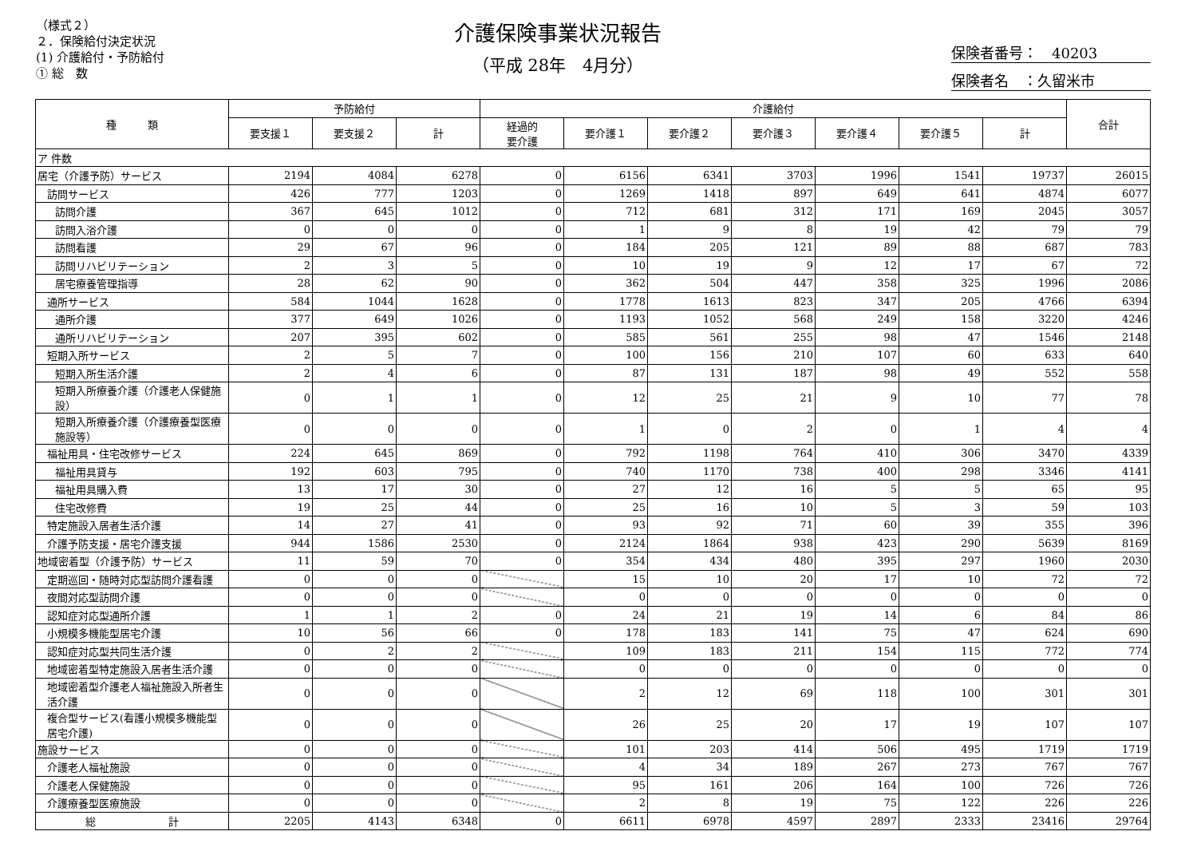（様式２）
２．保険給付決定状況
(1) 介護給付・予防給付
① 総　数
介護保険事業状況報告
（平成 28年　4月分）
保険者番号：　40203
保険者名　：久留米市
| 種 類 | 予防給付 | | | 介護給付 | | | | | | | 合計 |
| --- | --- | --- | --- | --- | --- | --- | --- | --- | --- | --- | --- |
| | 要支援１ | 要支援２ | 計 | 経過的 要介護 | 要介護１ | 要介護２ | 要介護３ | 要介護４ | 要介護５ | 計 | |
| ア 件数 | | | | | | | | | | | |
| 居宅（介護予防）サービス | 2194 | 4084 | 6278 | 0 | 6156 | 6341 | 3703 | 1996 | 1541 | 19737 | 26015 |
| 訪問サービス | 426 | 777 | 1203 | 0 | 1269 | 1418 | 897 | 649 | 641 | 4874 | 6077 |
| 訪問介護 | 367 | 645 | 1012 | 0 | 712 | 681 | 312 | 171 | 169 | 2045 | 3057 |
| 訪問入浴介護 | 0 | 0 | 0 | 0 | 1 | 9 | 8 | 19 | 42 | 79 | 79 |
| 訪問看護 | 29 | 67 | 96 | 0 | 184 | 205 | 121 | 89 | 88 | 687 | 783 |
| 訪問リハビリテーション | 2 | 3 | 5 | 0 | 10 | 19 | 9 | 12 | 17 | 67 | 72 |
| 居宅療養管理指導 | 28 | 62 | 90 | 0 | 362 | 504 | 447 | 358 | 325 | 1996 | 2086 |
| 通所サービス | 584 | 1044 | 1628 | 0 | 1778 | 1613 | 823 | 347 | 205 | 4766 | 6394 |
| 通所介護 | 377 | 649 | 1026 | 0 | 1193 | 1052 | 568 | 249 | 158 | 3220 | 4246 |
| 通所リハビリテーション | 207 | 395 | 602 | 0 | 585 | 561 | 255 | 98 | 47 | 1546 | 2148 |
| 短期入所サービス | 2 | 5 | 7 | 0 | 100 | 156 | 210 | 107 | 60 | 633 | 640 |
| 短期入所生活介護 | 2 | 4 | 6 | 0 | 87 | 131 | 187 | 98 | 49 | 552 | 558 |
| 短期入所療養介護（介護老人保健施設） | 0 | 1 | 1 | 0 | 12 | 25 | 21 | 9 | 10 | 77 | 78 |
| 短期入所療養介護（介護療養型医療施設等） | 0 | 0 | 0 | 0 | 1 | 0 | 2 | 0 | 1 | 4 | 4 |
| 福祉用具・住宅改修サービス | 224 | 645 | 869 | 0 | 792 | 1198 | 764 | 410 | 306 | 3470 | 4339 |
| 福祉用具貸与 | 192 | 603 | 795 | 0 | 740 | 1170 | 738 | 400 | 298 | 3346 | 4141 |
| 福祉用具購入費 | 13 | 17 | 30 | 0 | 27 | 12 | 16 | 5 | 5 | 65 | 95 |
| 住宅改修費 | 19 | 25 | 44 | 0 | 25 | 16 | 10 | 5 | 3 | 59 | 103 |
| 特定施設入居者生活介護 | 14 | 27 | 41 | 0 | 93 | 92 | 71 | 60 | 39 | 355 | 396 |
| 介護予防支援・居宅介護支援 | 944 | 1586 | 2530 | 0 | 2124 | 1864 | 938 | 423 | 290 | 5639 | 8169 |
| 地域密着型（介護予防）サービス | 11 | 59 | 70 | 0 | 354 | 434 | 480 | 395 | 297 | 1960 | 2030 |
| 定期巡回・随時対応型訪問介護看護 | 0 | 0 | 0 | | 15 | 10 | 20 | 17 | 10 | 72 | 72 |
| 夜間対応型訪問介護 | 0 | 0 | 0 | | 0 | 0 | 0 | 0 | 0 | 0 | 0 |
| 認知症対応型通所介護 | 1 | 1 | 2 | 0 | 24 | 21 | 19 | 14 | 6 | 84 | 86 |
| 小規模多機能型居宅介護 | 10 | 56 | 66 | 0 | 178 | 183 | 141 | 75 | 47 | 624 | 690 |
| 認知症対応型共同生活介護 | 0 | 2 | 2 | | 109 | 183 | 211 | 154 | 115 | 772 | 774 |
| 地域密着型特定施設入居者生活介護 | 0 | 0 | 0 | | 0 | 0 | 0 | 0 | 0 | 0 | 0 |
| 地域密着型介護老人福祉施設入所者生活介護 | 0 | 0 | 0 | | 2 | 12 | 69 | 118 | 100 | 301 | 301 |
| 複合型サービス(看護小規模多機能型居宅介護) | 0 | 0 | 0 | | 26 | 25 | 20 | 17 | 19 | 107 | 107 |
| 施設サービス | 0 | 0 | 0 | | 101 | 203 | 414 | 506 | 495 | 1719 | 1719 |
| 介護老人福祉施設 | 0 | 0 | 0 | | 4 | 34 | 189 | 267 | 273 | 767 | 767 |
| 介護老人保健施設 | 0 | 0 | 0 | | 95 | 161 | 206 | 164 | 100 | 726 | 726 |
| 介護療養型医療施設 | 0 | 0 | 0 | | 2 | 8 | 19 | 75 | 122 | 226 | 226 |
| 総 計 | 2205 | 4143 | 6348 | 0 | 6611 | 6978 | 4597 | 2897 | 2333 | 23416 | 29764 |